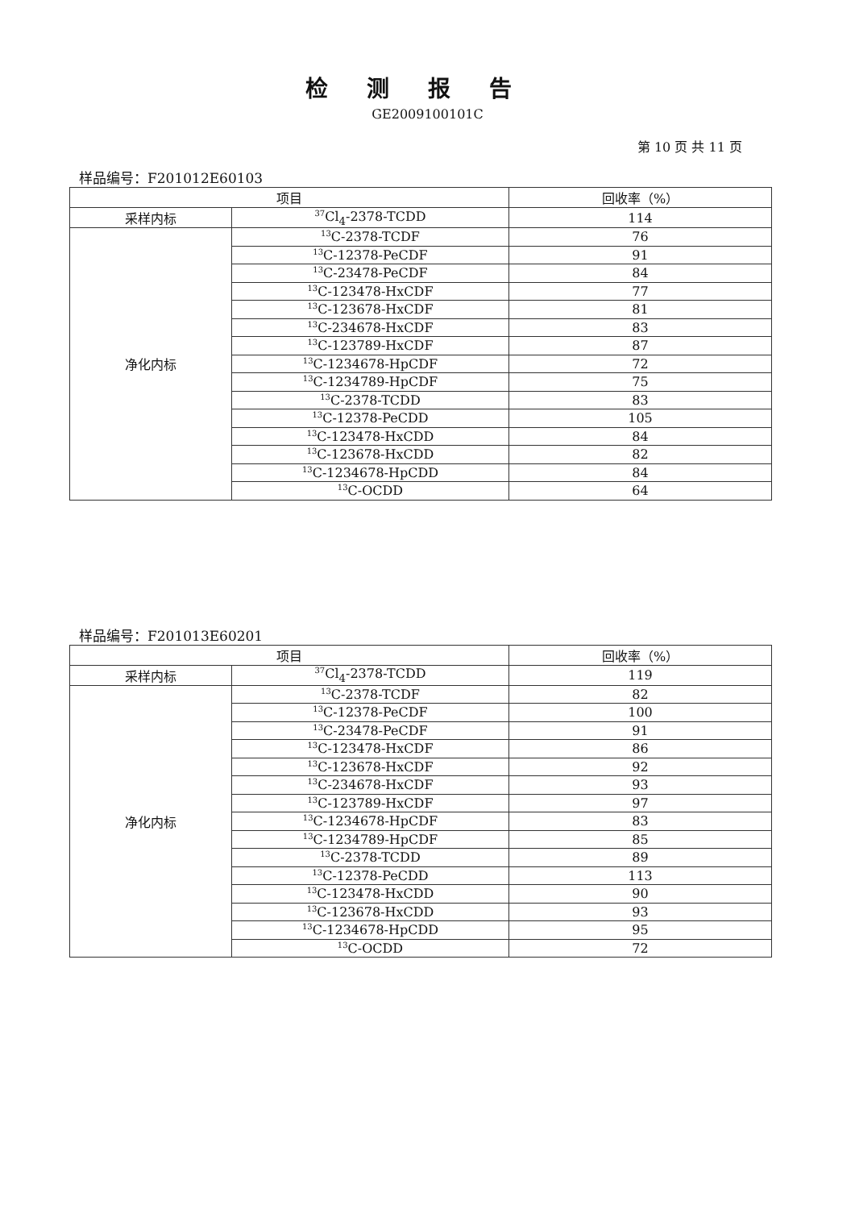检测报告
GE2009100101C
第 10 页 共 11 页
样品编号：F201012E60103
| 项目 | | 回收率（%） |
| --- | --- | --- |
| 采样内标 | <sup>37</sup>Cl<sub>4</sub>-2378-TCDD | 114 |
| 净化内标 | <sup>13</sup>C-2378-TCDF | 76 |
| | <sup>13</sup>C-12378-PeCDF | 91 |
| | <sup>13</sup>C-23478-PeCDF | 84 |
| | <sup>13</sup>C-123478-HxCDF | 77 |
| | <sup>13</sup>C-123678-HxCDF | 81 |
| | <sup>13</sup>C-234678-HxCDF | 83 |
| | <sup>13</sup>C-123789-HxCDF | 87 |
| | <sup>13</sup>C-1234678-HpCDF | 72 |
| | <sup>13</sup>C-1234789-HpCDF | 75 |
| | <sup>13</sup>C-2378-TCDD | 83 |
| | <sup>13</sup>C-12378-PeCDD | 105 |
| | <sup>13</sup>C-123478-HxCDD | 84 |
| | <sup>13</sup>C-123678-HxCDD | 82 |
| | <sup>13</sup>C-1234678-HpCDD | 84 |
| | <sup>13</sup>C-OCDD | 64 |
样品编号：F201013E60201
| 项目 | | 回收率（%） |
| --- | --- | --- |
| 采样内标 | <sup>37</sup>Cl<sub>4</sub>-2378-TCDD | 119 |
| 净化内标 | <sup>13</sup>C-2378-TCDF | 82 |
| | <sup>13</sup>C-12378-PeCDF | 100 |
| | <sup>13</sup>C-23478-PeCDF | 91 |
| | <sup>13</sup>C-123478-HxCDF | 86 |
| | <sup>13</sup>C-123678-HxCDF | 92 |
| | <sup>13</sup>C-234678-HxCDF | 93 |
| | <sup>13</sup>C-123789-HxCDF | 97 |
| | <sup>13</sup>C-1234678-HpCDF | 83 |
| | <sup>13</sup>C-1234789-HpCDF | 85 |
| | <sup>13</sup>C-2378-TCDD | 89 |
| | <sup>13</sup>C-12378-PeCDD | 113 |
| | <sup>13</sup>C-123478-HxCDD | 90 |
| | <sup>13</sup>C-123678-HxCDD | 93 |
| | <sup>13</sup>C-1234678-HpCDD | 95 |
| | <sup>13</sup>C-OCDD | 72 |